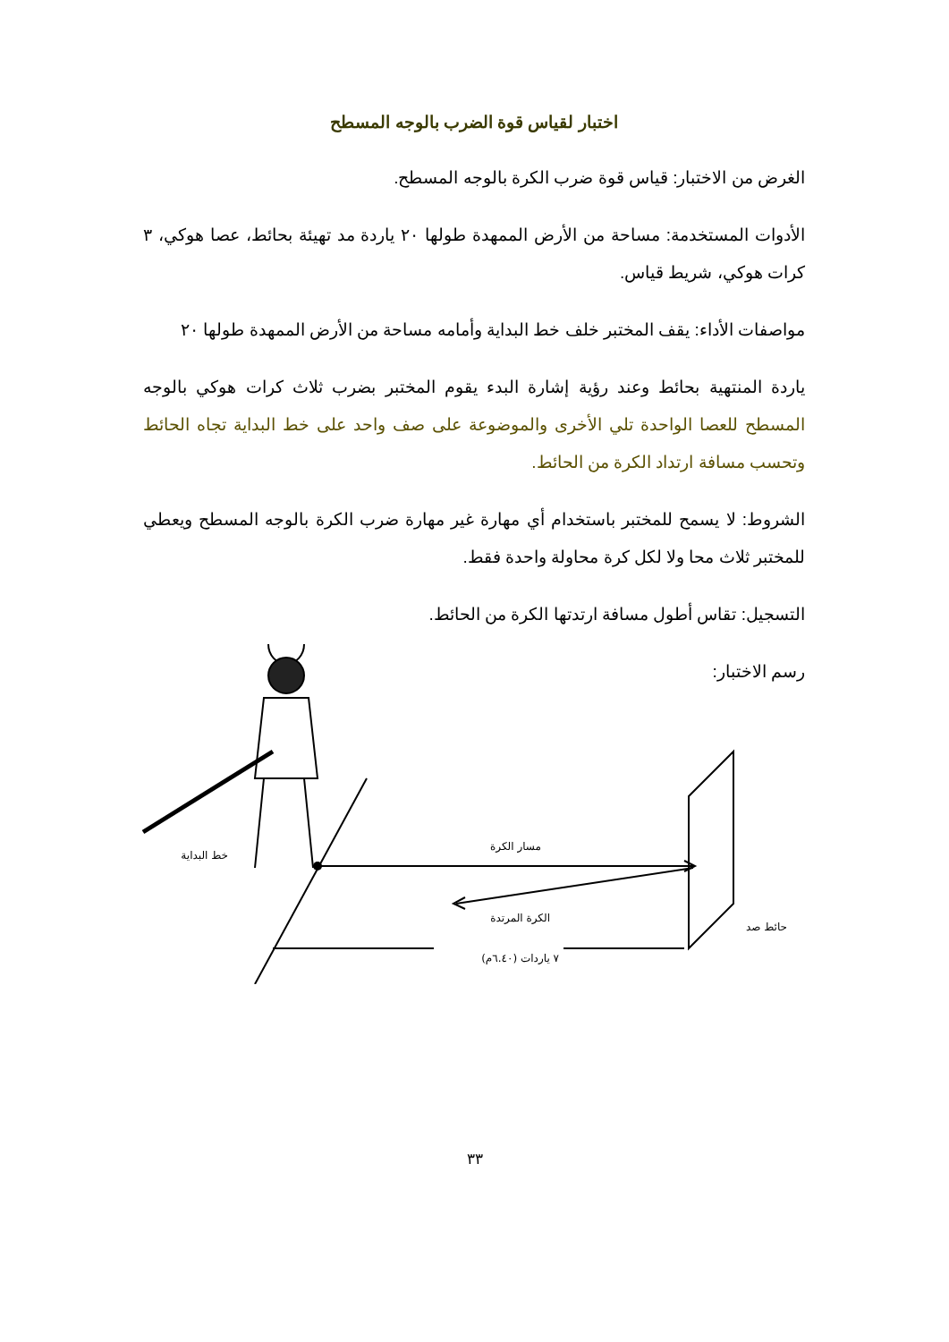اختبار لقياس قوة الضرب بالوجه المسطح
الغرض من الاختبار: قياس قوة ضرب الكرة بالوجه المسطح.
الأدوات المستخدمة: مساحة من الأرض الممهدة طولها ٢٠ ياردة مد تهيئة بحائط، عصا هوكي، ٣ كرات هوكي، شريط قياس.
مواصفات الأداء: يقف المختبر خلف خط البداية وأمامه مساحة من الأرض الممهدة طولها ٢٠
ياردة المنتهية بحائط وعند رؤية إشارة البدء يقوم المختبر بضرب ثلاث كرات هوكي بالوجه المسطح للعصا الواحدة تلي الأخرى والموضوعة على صف واحد على خط البداية تجاه الحائط وتحسب مسافة ارتداد الكرة من الحائط.
الشروط: لا يسمح للمختبر باستخدام أي مهارة غير مهارة ضرب الكرة بالوجه المسطح ويعطي للمختبر ثلاث محا ولا لكل كرة محاولة واحدة فقط.
التسجيل: تقاس أطول مسافة ارتدتها الكرة من الحائط.
رسم الاختبار:
خط البداية
مسار الكرة
الكرة المرتدة
حائط صد
٧ ياردات (٦.٤٠م)
٣٣